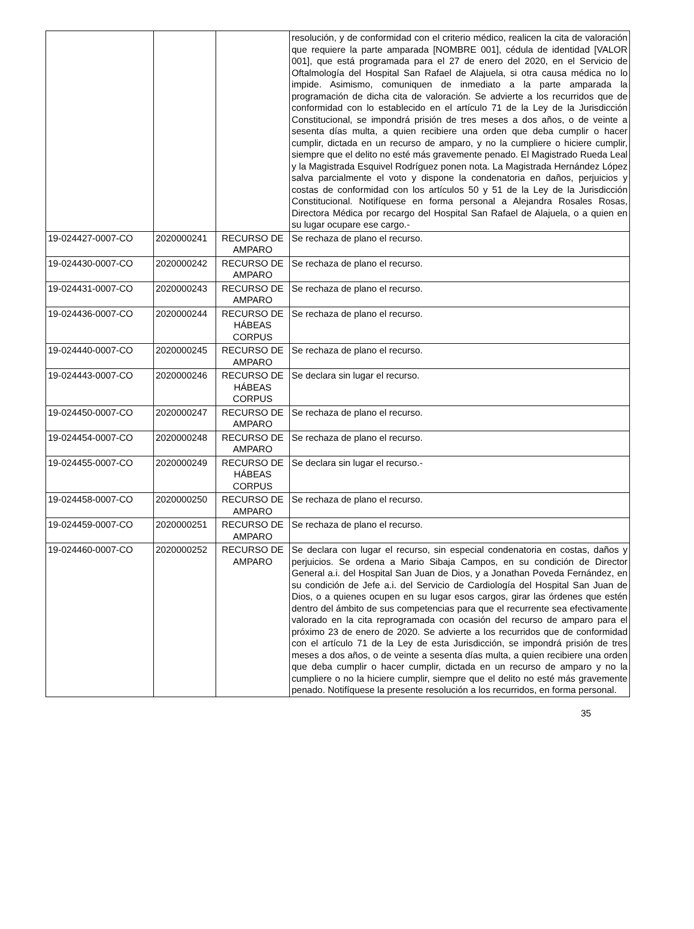| | | | resolución, y de conformidad con el criterio médico, realicen la cita de valoración que requiere la parte amparada [NOMBRE 001], cédula de identidad [VALOR 001], que está programada para el 27 de enero del 2020, en el Servicio de Oftalmología del Hospital San Rafael de Alajuela, si otra causa médica no lo impide. Asimismo, comuniquen de inmediato a la parte amparada la programación de dicha cita de valoración. Se advierte a los recurridos que de conformidad con lo establecido en el artículo 71 de la Ley de la Jurisdicción Constitucional, se impondrá prisión de tres meses a dos años, o de veinte a sesenta días multa, a quien recibiere una orden que deba cumplir o hacer cumplir, dictada en un recurso de amparo, y no la cumpliere o hiciere cumplir, siempre que el delito no esté más gravemente penado. El Magistrado Rueda Leal y la Magistrada Esquivel Rodríguez ponen nota. La Magistrada Hernández López salva parcialmente el voto y dispone la condenatoria en daños, perjuicios y costas de conformidad con los artículos 50 y 51 de la Ley de la Jurisdicción Constitucional. Notifíquese en forma personal a Alejandra Rosales Rosas, Directora Médica por recargo del Hospital San Rafael de Alajuela, o a quien en su lugar ocupare ese cargo.- |
| 19-024427-0007-CO | 2020000241 | RECURSO DE AMPARO | Se rechaza de plano el recurso. |
| 19-024430-0007-CO | 2020000242 | RECURSO DE AMPARO | Se rechaza de plano el recurso. |
| 19-024431-0007-CO | 2020000243 | RECURSO DE AMPARO | Se rechaza de plano el recurso. |
| 19-024436-0007-CO | 2020000244 | RECURSO DE HÁBEAS CORPUS | Se rechaza de plano el recurso. |
| 19-024440-0007-CO | 2020000245 | RECURSO DE AMPARO | Se rechaza de plano el recurso. |
| 19-024443-0007-CO | 2020000246 | RECURSO DE HÁBEAS CORPUS | Se declara sin lugar el recurso. |
| 19-024450-0007-CO | 2020000247 | RECURSO DE AMPARO | Se rechaza de plano el recurso. |
| 19-024454-0007-CO | 2020000248 | RECURSO DE AMPARO | Se rechaza de plano el recurso. |
| 19-024455-0007-CO | 2020000249 | RECURSO DE HÁBEAS CORPUS | Se declara sin lugar el recurso.- |
| 19-024458-0007-CO | 2020000250 | RECURSO DE AMPARO | Se rechaza de plano el recurso. |
| 19-024459-0007-CO | 2020000251 | RECURSO DE AMPARO | Se rechaza de plano el recurso. |
| 19-024460-0007-CO | 2020000252 | RECURSO DE AMPARO | Se declara con lugar el recurso, sin especial condenatoria en costas, daños y perjuicios. Se ordena a Mario Sibaja Campos, en su condición de Director General a.i. del Hospital San Juan de Dios, y a Jonathan Poveda Fernández, en su condición de Jefe a.i. del Servicio de Cardiología del Hospital San Juan de Dios, o a quienes ocupen en su lugar esos cargos, girar las órdenes que estén dentro del ámbito de sus competencias para que el recurrente sea efectivamente valorado en la cita reprogramada con ocasión del recurso de amparo para el próximo 23 de enero de 2020. Se advierte a los recurridos que de conformidad con el artículo 71 de la Ley de esta Jurisdicción, se impondrá prisión de tres meses a dos años, o de veinte a sesenta días multa, a quien recibiere una orden que deba cumplir o hacer cumplir, dictada en un recurso de amparo y no la cumpliere o no la hiciere cumplir, siempre que el delito no esté más gravemente penado. Notifíquese la presente resolución a los recurridos, en forma personal. |
35